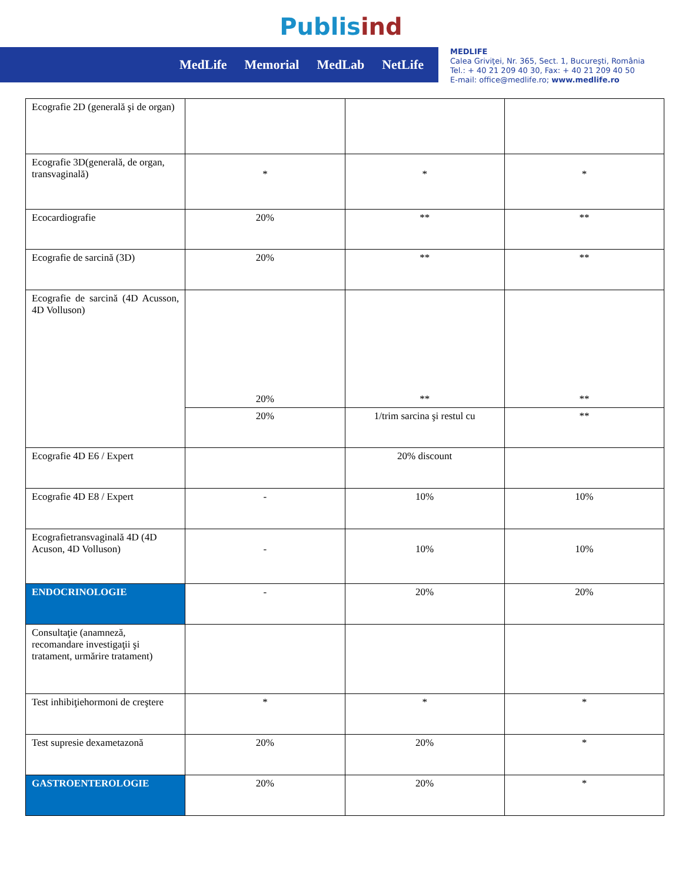Publis ind
MedLife Memorial MedLab NetLife
MEDLIFE
Calea Griviţei, Nr. 365, Sect. 1, Bucureşti, România
Tel.: + 40 21 209 40 30, Fax: + 40 21 209 40 50
E-mail: office@medlife.ro; www.medlife.ro
| Ecografie 2D (generală şi de organ) | | | |
| Ecografie 3D(generală, de organ, transvaginală) | * | * | * |
| Ecocardiografie | 20% | ** | ** |
| Ecografie de sarcină (3D) | 20% | ** | ** |
| Ecografie de sarcină (4D Acusson, 4D Volluson) | 20% | ** | ** |
| | 20% | 1/trim sarcina şi restul cu | ** |
| Ecografie 4D E6 / Expert | | 20% discount | |
| Ecografie 4D E8 / Expert | - | 10% | 10% |
| Ecografietransvaginală 4D (4D Acuson, 4D Volluson) | - | 10% | 10% |
| ENDOCRINOLOGIE | - | 20% | 20% |
| Consultaţie (anamneză, recomandare investigaţii şi tratament, urmărire tratament) | | | |
| Test inhibiţiehormoni de creştere | * | * | * |
| Test supresie dexametazonă | 20% | 20% | * |
| GASTROENTEROLOGIE | 20% | 20% | * |